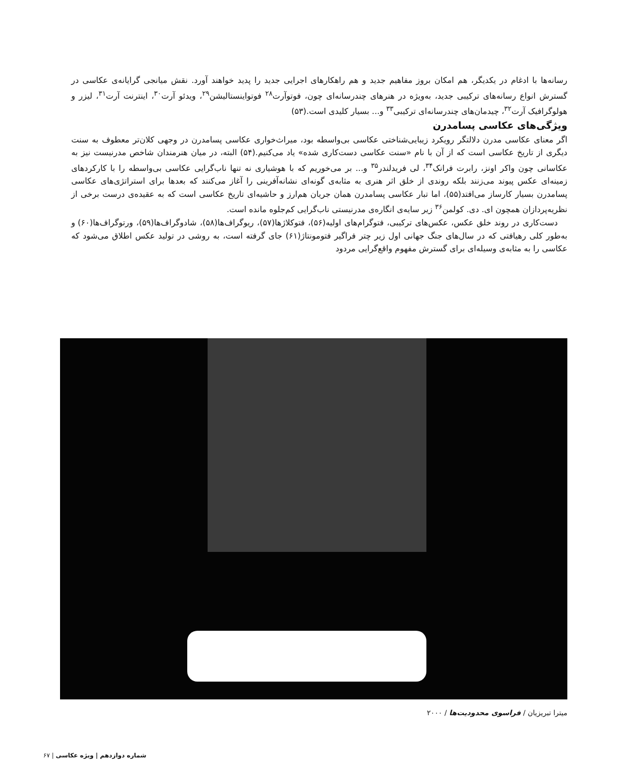رسانه‌ها با ادغام در یکدیگر، هم امکان بروز مفاهیم جدید و هم راهکارهای اجرایی جدید را پدید خواهند آورد. نقش میانجی گرایانه‌ی عکاسی در گسترش انواع رسانه‌های ترکیبی جدید، به‌ویژه در هنرهای چندرسانه‌ای چون، فوتوآرت<sup>۲۸</sup> فوتواینستالیشن<sup>۲۹</sup>، ویدئو آرت<sup>۳۰</sup>، اینترنت آرت<sup>۳۱</sup>، لیزر و هولوگرافیک آرت<sup>۳۲</sup>، چیدمان‌های چندرسانه‌ای ترکیبی<sup>۳۳</sup> و... بسیار کلیدی است.(۵۳)
ویژگی‌های عکاسی پسامدرن
اگر معنای عکاسی مدرن دلالتگر رویکرد زیبایی‌شناختی عکاسی بی‌واسطه بود، میراث‌خواری عکاسی پسامدرن در وجهی کلان‌تر معطوف به سنت دیگری از تاریخ عکاسی است که از آن با نام «سنت عکاسی دست‌کاری شده» یاد می‌کنیم.(۵۴) البته، در میان هنرمندان شاخص مدرنیست نیز به عکاسانی چون واکر اونز، رابرت فرانک<sup>۳۴</sup>، لی فریدلندر<sup>۳۵</sup> و... بر می‌خوریم که با هوشیاری نه تنها ناب‌گرایی عکاسی بی‌واسطه را با کارکردهای زمینه‌ای عکس پیوند می‌زنند بلکه روندی از خلق اثر هنری به مثابه‌ی گونه‌ای نشانه‌آفرینی را آغاز می‌کنند که بعدها برای استراتژی‌های عکاسی پسامدرن بسیار کارساز می‌افتد(۵۵)، اما تبار عکاسی پسامدرن همان جریان هم‌ارز و حاشیه‌ای تاریخ عکاسی است که به عقیده‌ی درست برخی از نظریه‌پردازان همچون ای. دی. کولمن<sup>۳۶</sup> زیر سایه‌ی انگاره‌ی مدرنیستی ناب‌گرایی کم‌جلوه مانده است.
دست‌کاری در روند خلق عکس، عکس‌های ترکیبی، فتوگرام‌های اولیه(۵۶)، فتوکلاژها(۵۷)، ریوگراف‌ها(۵۸)، شادوگراف‌ها(۵۹)، ورتوگراف‌ها(۶۰) و به‌طور کلی رهیافتی که در سال‌های جنگ جهانی اول زیر چتر فراگیر فتومونتاژ(۶۱) جای گرفته است، به روشی در تولید عکس اطلاق می‌شود که عکاسی را به مثابه‌ی وسیله‌ای برای گسترش مفهوم واقع‌گرایی مردود
میترا تبریزیان / فراسوی محدودیت‌ها / ۲۰۰۰
شماره دوازدهم | ویژه عکاسی | ۶۷